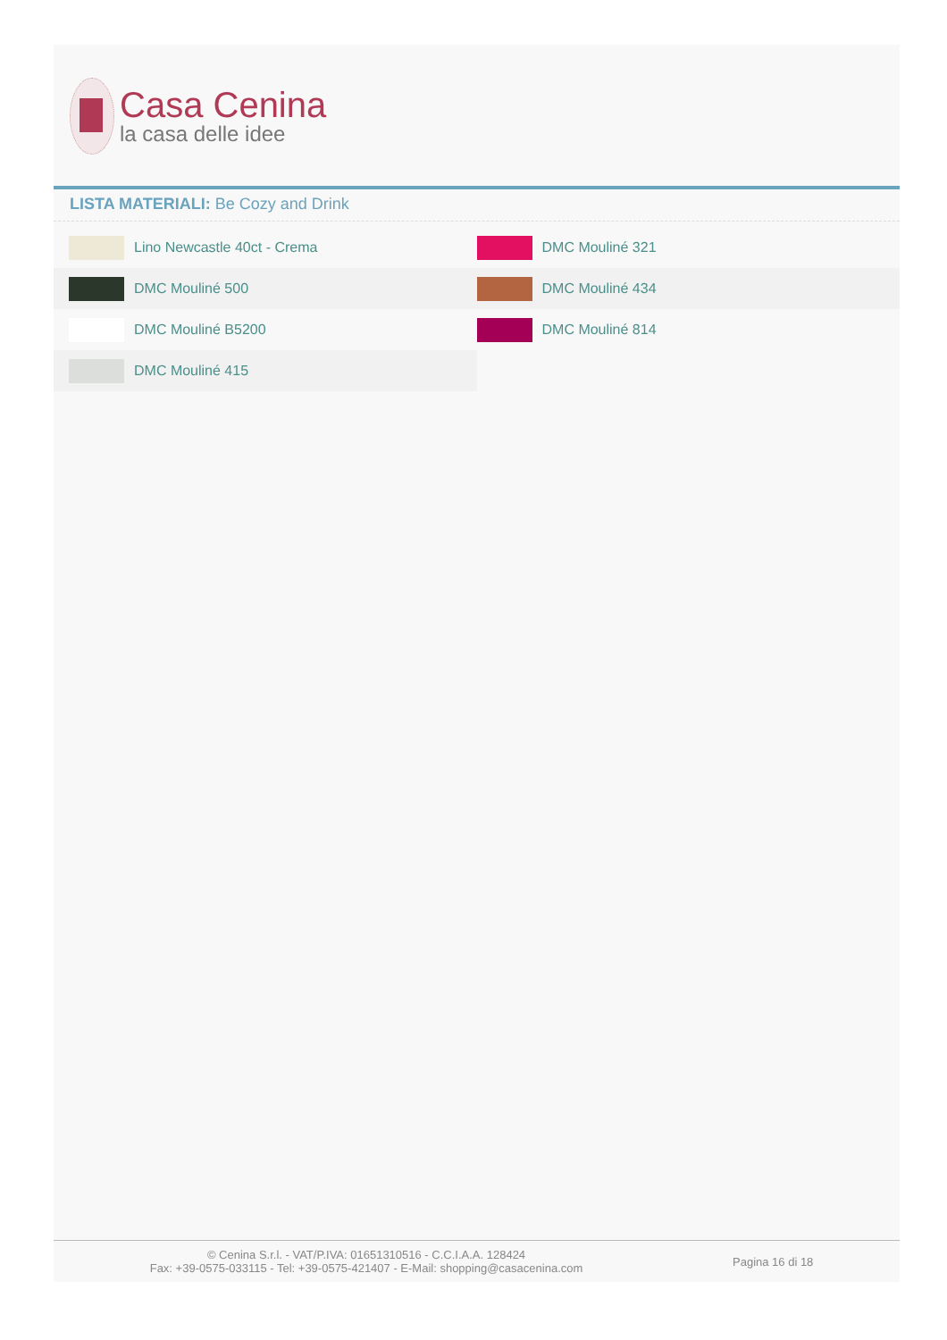Casa Cenina
la casa delle idee
LISTA MATERIALI: Be Cozy and Drink
| Lino Newcastle 40ct - Crema | DMC Mouliné 321 |
| DMC Mouliné 500 | DMC Mouliné 434 |
| DMC Mouliné B5200 | DMC Mouliné 814 |
| DMC Mouliné 415 | |
© Cenina S.r.l. - VAT/P.IVA: 01651310516 - C.C.I.A.A. 128424
Fax: +39-0575-033115 - Tel: +39-0575-421407 - E-Mail: shopping@casacenina.com
Pagina 16 di 18